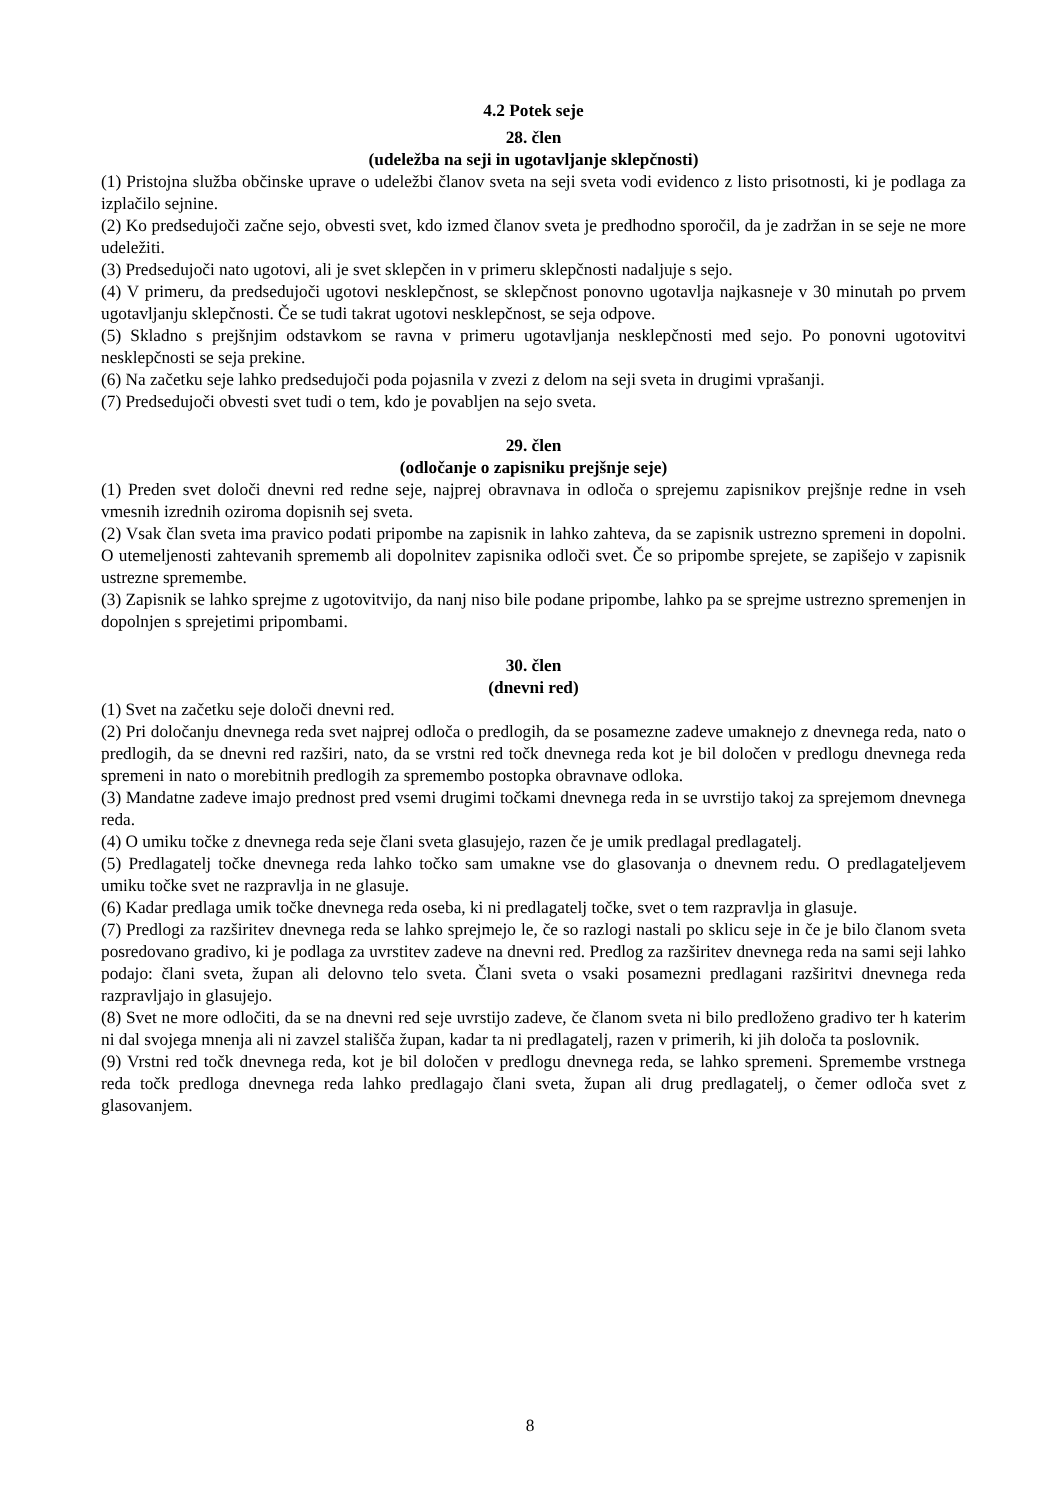4.2 Potek seje
28. člen
(udeležba na seji in ugotavljanje sklepčnosti)
(1) Pristojna služba občinske uprave o udeležbi članov sveta na seji sveta vodi evidenco z listo prisotnosti, ki je podlaga za izplačilo sejnine.
(2) Ko predsedujoči začne sejo, obvesti svet, kdo izmed članov sveta je predhodno sporočil, da je zadržan in se seje ne more udeležiti.
(3) Predsedujoči nato ugotovi, ali je svet sklepčen in v primeru sklepčnosti nadaljuje s sejo.
(4) V primeru, da predsedujoči ugotovi nesklepčnost, se sklepčnost ponovno ugotavlja najkasneje v 30 minutah po prvem ugotavljanju sklepčnosti. Če se tudi takrat ugotovi nesklepčnost, se seja odpove.
(5) Skladno s prejšnjim odstavkom se ravna v primeru ugotavljanja nesklepčnosti med sejo. Po ponovni ugotovitvi nesklepčnosti se seja prekine.
(6) Na začetku seje lahko predsedujoči poda pojasnila v zvezi z delom na seji sveta in drugimi vprašanji.
(7) Predsedujoči obvesti svet tudi o tem, kdo je povabljen na sejo sveta.
29. člen
(odločanje o zapisniku prejšnje seje)
(1) Preden svet določi dnevni red redne seje, najprej obravnava in odloča o sprejemu zapisnikov prejšnje redne in vseh vmesnih izrednih oziroma dopisnih sej sveta.
(2) Vsak član sveta ima pravico podati pripombe na zapisnik in lahko zahteva, da se zapisnik ustrezno spremeni in dopolni. O utemeljenosti zahtevanih sprememb ali dopolnitev zapisnika odloči svet. Če so pripombe sprejete, se zapišejo v zapisnik ustrezne spremembe.
(3) Zapisnik se lahko sprejme z ugotovitvijo, da nanj niso bile podane pripombe, lahko pa se sprejme ustrezno spremenjen in dopolnjen s sprejetimi pripombami.
30. člen
(dnevni red)
(1) Svet na začetku seje določi dnevni red.
(2) Pri določanju dnevnega reda svet najprej odloča o predlogih, da se posamezne zadeve umaknejo z dnevnega reda, nato o predlogih, da se dnevni red razširi, nato, da se vrstni red točk dnevnega reda kot je bil določen v predlogu dnevnega reda spremeni in nato o morebitnih predlogih za spremembo postopka obravnave odloka.
(3) Mandatne zadeve imajo prednost pred vsemi drugimi točkami dnevnega reda in se uvrstijo takoj za sprejemom dnevnega reda.
(4) O umiku točke z dnevnega reda seje člani sveta glasujejo, razen če je umik predlagal predlagatelj.
(5) Predlagatelj točke dnevnega reda lahko točko sam umakne vse do glasovanja o dnevnem redu. O predlagateljevem umiku točke svet ne razpravlja in ne glasuje.
(6) Kadar predlaga umik točke dnevnega reda oseba, ki ni predlagatelj točke, svet o tem razpravlja in glasuje.
(7) Predlogi za razširitev dnevnega reda se lahko sprejmejo le, če so razlogi nastali po sklicu seje in če je bilo članom sveta posredovano gradivo, ki je podlaga za uvrstitev zadeve na dnevni red. Predlog za razširitev dnevnega reda na sami seji lahko podajo: člani sveta, župan ali delovno telo sveta. Člani sveta o vsaki posamezni predlagani razširitvi dnevnega reda razpravljajo in glasujejo.
(8) Svet ne more odločiti, da se na dnevni red seje uvrstijo zadeve, če članom sveta ni bilo predloženo gradivo ter h katerim ni dal svojega mnenja ali ni zavzel stališča župan, kadar ta ni predlagatelj, razen v primerih, ki jih določa ta poslovnik.
(9) Vrstni red točk dnevnega reda, kot je bil določen v predlogu dnevnega reda, se lahko spremeni. Spremembe vrstnega reda točk predloga dnevnega reda lahko predlagajo člani sveta, župan ali drug predlagatelj, o čemer odloča svet z glasovanjem.
8